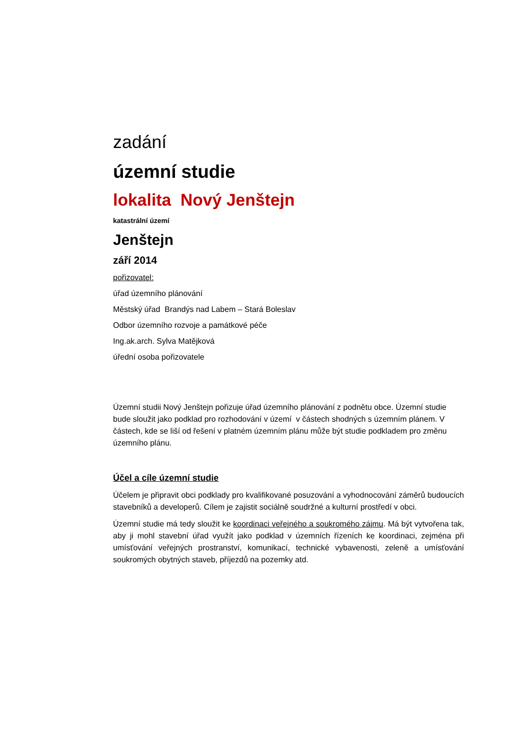zadání
územní studie
lokalita Nový Jenštejn
katastrální území
Jenštejn
září 2014
pořizovatel:
úřad územního plánování
Městský úřad Brandýs nad Labem – Stará Boleslav
Odbor územního rozvoje a památkové péče
Ing.ak.arch. Sylva Matějková
úřední osoba pořizovatele
Územní studii Nový Jenštejn pořizuje úřad územního plánování z podnětu obce. Územní studie bude sloužit jako podklad pro rozhodování v území v částech shodných s územním plánem. V částech, kde se liší od řešení v platném územním plánu může být studie podkladem pro změnu územního plánu.
Účel a cíle územní studie
Účelem je připravit obci podklady pro kvalifikované posuzování a vyhodnocování záměrů budoucích stavebníků a developerů. Cílem je zajistit sociálně soudržné a kulturní prostředí v obci.
Územní studie má tedy sloužit ke koordinaci veřejného a soukromého zájmu. Má být vytvořena tak, aby ji mohl stavební úřad využít jako podklad v územních řízeních ke koordinaci, zejména při umísťování veřejných prostranství, komunikací, technické vybavenosti, zeleně a umísťování soukromých obytných staveb, příjezdů na pozemky atd.